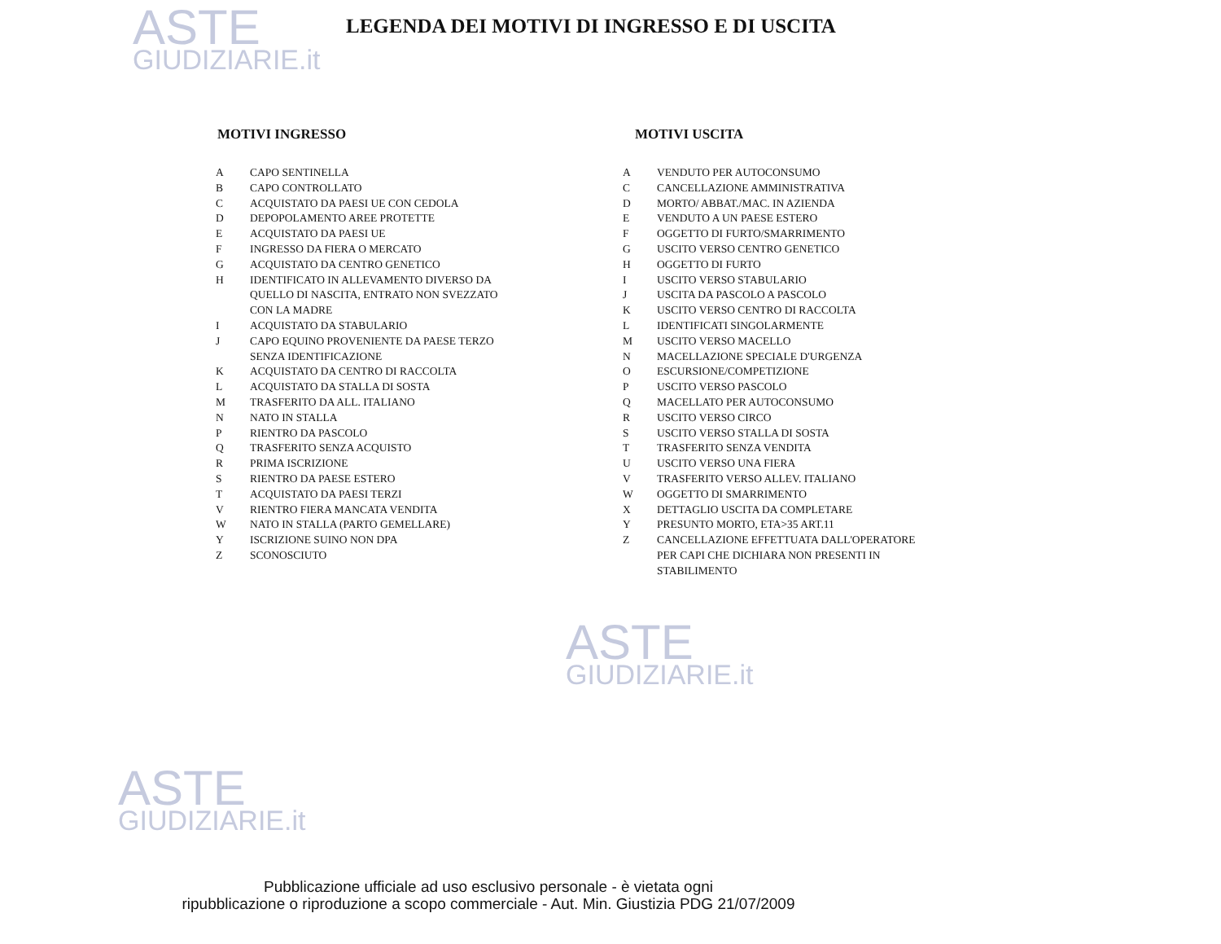ASTE
GIUDIZIARIE.it
ASTE
GIUDIZIARIE.it
ASTE
GIUDIZIARIE.it
LEGENDA DEI MOTIVI DI INGRESSO E DI USCITA
MOTIVI INGRESSO
| A | CAPO SENTINELLA |
| B | CAPO CONTROLLATO |
| C | ACQUISTATO DA PAESI UE CON CEDOLA |
| D | DEPOPOLAMENTO AREE PROTETTE |
| E | ACQUISTATO DA PAESI UE |
| F | INGRESSO DA FIERA O MERCATO |
| G | ACQUISTATO DA CENTRO GENETICO |
| H | IDENTIFICATO IN ALLEVAMENTO DIVERSO DA QUELLO DI NASCITA, ENTRATO NON SVEZZATO CON LA MADRE |
| I | ACQUISTATO DA STABULARIO |
| J | CAPO EQUINO PROVENIENTE DA PAESE TERZO SENZA IDENTIFICAZIONE |
| K | ACQUISTATO DA CENTRO DI RACCOLTA |
| L | ACQUISTATO DA STALLA DI SOSTA |
| M | TRASFERITO DA ALL. ITALIANO |
| N | NATO IN STALLA |
| P | RIENTRO DA PASCOLO |
| Q | TRASFERITO SENZA ACQUISTO |
| R | PRIMA ISCRIZIONE |
| S | RIENTRO DA PAESE ESTERO |
| T | ACQUISTATO DA PAESI TERZI |
| V | RIENTRO FIERA MANCATA VENDITA |
| W | NATO IN STALLA (PARTO GEMELLARE) |
| Y | ISCRIZIONE SUINO NON DPA |
| Z | SCONOSCIUTO |
MOTIVI USCITA
| A | VENDUTO PER AUTOCONSUMO |
| C | CANCELLAZIONE AMMINISTRATIVA |
| D | MORTO/ ABBAT./MAC. IN AZIENDA |
| E | VENDUTO A UN PAESE ESTERO |
| F | OGGETTO DI FURTO/SMARRIMENTO |
| G | USCITO VERSO CENTRO GENETICO |
| H | OGGETTO DI FURTO |
| I | USCITO VERSO STABULARIO |
| J | USCITA DA PASCOLO A PASCOLO |
| K | USCITO VERSO CENTRO DI RACCOLTA |
| L | IDENTIFICATI SINGOLARMENTE |
| M | USCITO VERSO MACELLO |
| N | MACELLAZIONE SPECIALE D'URGENZA |
| O | ESCURSIONE/COMPETIZIONE |
| P | USCITO VERSO PASCOLO |
| Q | MACELLATO PER AUTOCONSUMO |
| R | USCITO VERSO CIRCO |
| S | USCITO VERSO STALLA DI SOSTA |
| T | TRASFERITO SENZA VENDITA |
| U | USCITO VERSO UNA FIERA |
| V | TRASFERITO VERSO ALLEV. ITALIANO |
| W | OGGETTO DI SMARRIMENTO |
| X | DETTAGLIO USCITA DA COMPLETARE |
| Y | PRESUNTO MORTO, ETA>35 ART.11 |
| Z | CANCELLAZIONE EFFETTUATA DALL'OPERATORE PER CAPI CHE DICHIARA NON PRESENTI IN STABILIMENTO |
Pubblicazione ufficiale ad uso esclusivo personale - è vietata ogni
ripubblicazione o riproduzione a scopo commerciale - Aut. Min. Giustizia PDG 21/07/2009